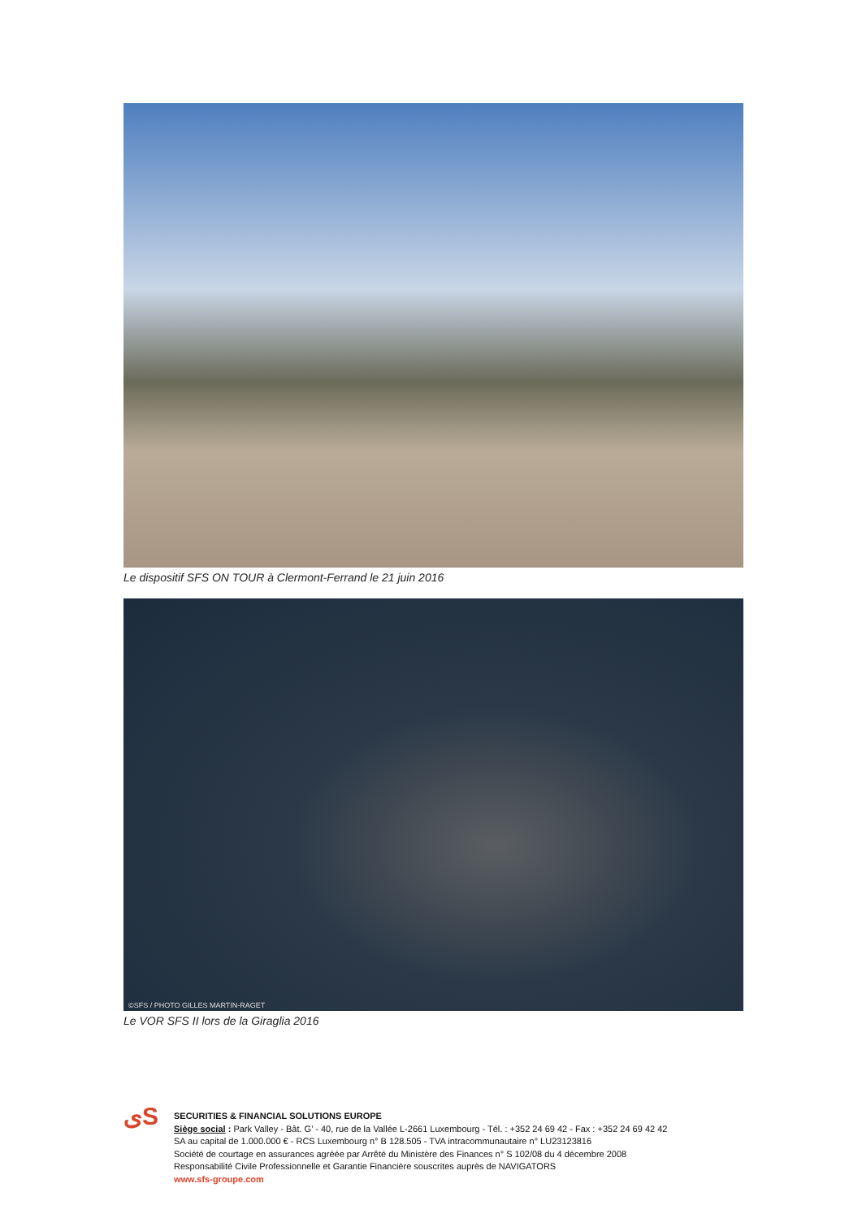Le dispositif SFS ON TOUR à Clermont-Ferrand le 21 juin 2016
©SFS / PHOTO GILLES MARTIN-RAGET
Le VOR SFS II lors de la Giraglia 2016
ﻯS
SECURITIES & FINANCIAL SOLUTIONS EUROPE
Siège social : Park Valley - Bât. G’ - 40, rue de la Vallée L-2661 Luxembourg - Tél. : +352 24 69 42 - Fax : +352 24 69 42 42
SA au capital de 1.000.000 € - RCS Luxembourg n° B 128.505 - TVA intracommunautaire n° LU23123816
Société de courtage en assurances agréée par Arrêté du Ministère des Finances n° S 102/08 du 4 décembre 2008
Responsabilité Civile Professionnelle et Garantie Financière souscrites auprès de NAVIGATORS
www.sfs-groupe.com